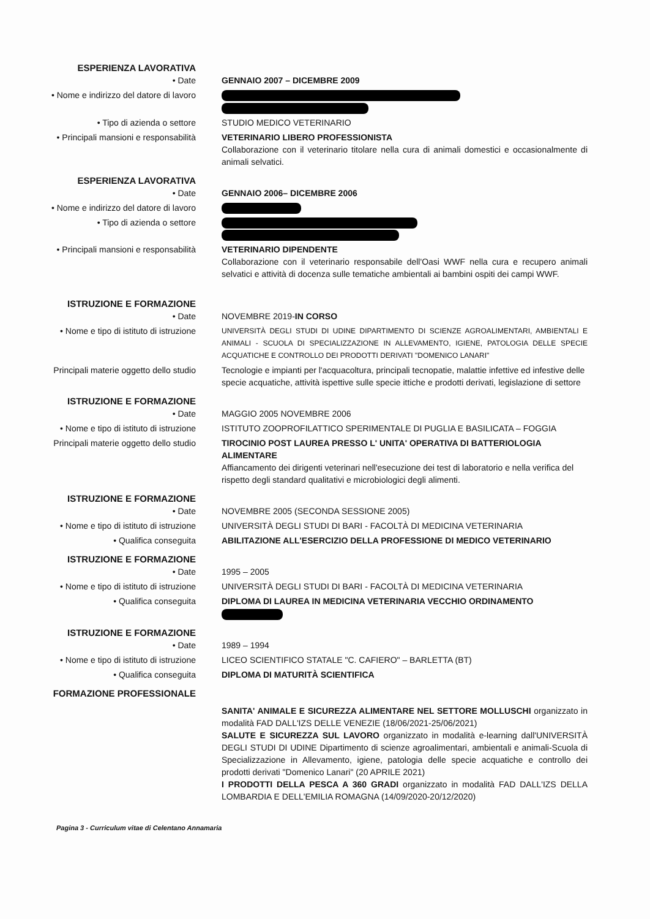| ESPERIENZA LAVORATIVA | |
| • Date | GENNAIO 2007 – DICEMBRE 2009 |
| • Nome e indirizzo del datore di lavoro | |
| • Tipo di azienda o settore | STUDIO MEDICO VETERINARIO |
| • Principali mansioni e responsabilità | VETERINARIO LIBERO PROFESSIONISTA Collaborazione con il veterinario titolare nella cura di animali domestici e occasionalmente di animali selvatici. |
| ESPERIENZA LAVORATIVA | |
| • Date | GENNAIO 2006– DICEMBRE 2006 |
| • Nome e indirizzo del datore di lavoro | |
| • Tipo di azienda o settore | |
| • Principali mansioni e responsabilità | VETERINARIO DIPENDENTE Collaborazione con il veterinario responsabile dell'Oasi WWF nella cura e recupero animali selvatici e attività di docenza sulle tematiche ambientali ai bambini ospiti dei campi WWF. |
| ISTRUZIONE E FORMAZIONE | |
| • Date | NOVEMBRE 2019- IN CORSO |
| • Nome e tipo di istituto di istruzione | UNIVERSITÀ DEGLI STUDI DI UDINE DIPARTIMENTO DI SCIENZE AGROALIMENTARI, AMBIENTALI E ANIMALI - SCUOLA DI SPECIALIZZAZIONE IN ALLEVAMENTO, IGIENE, PATOLOGIA DELLE SPECIE ACQUATICHE E CONTROLLO DEI PRODOTTI DERIVATI "DOMENICO LANARI" |
| Principali materie oggetto dello studio | Tecnologie e impianti per l'acquacoltura, principali tecnopatie, malattie infettive ed infestive delle specie acquatiche, attività ispettive sulle specie ittiche e prodotti derivati, legislazione di settore |
| ISTRUZIONE E FORMAZIONE | |
| • Date | MAGGIO 2005 NOVEMBRE 2006 |
| • Nome e tipo di istituto di istruzione | ISTITUTO ZOOPROFILATTICO SPERIMENTALE DI PUGLIA E BASILICATA – FOGGIA |
| Principali materie oggetto dello studio | TIROCINIO POST LAUREA PRESSO L' UNITA' OPERATIVA DI BATTERIOLOGIA ALIMENTARE Affiancamento dei dirigenti veterinari nell'esecuzione dei test di laboratorio e nella verifica del rispetto degli standard qualitativi e microbiologici degli alimenti. |
| ISTRUZIONE E FORMAZIONE | |
| • Date | NOVEMBRE 2005 (SECONDA SESSIONE 2005) |
| • Nome e tipo di istituto di istruzione | UNIVERSITÀ DEGLI STUDI DI BARI - FACOLTÀ DI MEDICINA VETERINARIA |
| • Qualifica conseguita | ABILITAZIONE ALL'ESERCIZIO DELLA PROFESSIONE DI MEDICO VETERINARIO |
| ISTRUZIONE E FORMAZIONE | |
| • Date | 1995 – 2005 |
| • Nome e tipo di istituto di istruzione | UNIVERSITÀ DEGLI STUDI DI BARI - FACOLTÀ DI MEDICINA VETERINARIA |
| • Qualifica conseguita | DIPLOMA DI LAUREA IN MEDICINA VETERINARIA VECCHIO ORDINAMENTO |
| ISTRUZIONE E FORMAZIONE | |
| • Date | 1989 – 1994 |
| • Nome e tipo di istituto di istruzione | LICEO SCIENTIFICO STATALE "C. CAFIERO" – BARLETTA (BT) |
| • Qualifica conseguita | DIPLOMA DI MATURITÀ SCIENTIFICA |
| FORMAZIONE PROFESSIONALE | |
| | SANITA' ANIMALE E SICUREZZA ALIMENTARE NEL SETTORE MOLLUSCHI organizzato in modalità FAD DALL'IZS DELLE VENEZIE (18/06/2021-25/06/2021) SALUTE E SICUREZZA SUL LAVORO organizzato in modalità e-learning dall'UNIVERSITÀ DEGLI STUDI DI UDINE Dipartimento di scienze agroalimentari, ambientali e animali-Scuola di Specializzazione in Allevamento, igiene, patologia delle specie acquatiche e controllo dei prodotti derivati "Domenico Lanari" (20 APRILE 2021) I PRODOTTI DELLA PESCA A 360 GRADI organizzato in modalità FAD DALL'IZS DELLA LOMBARDIA E DELL'EMILIA ROMAGNA (14/09/2020-20/12/2020) |
Pagina 3 - Curriculum vitae di Celentano Annamaria